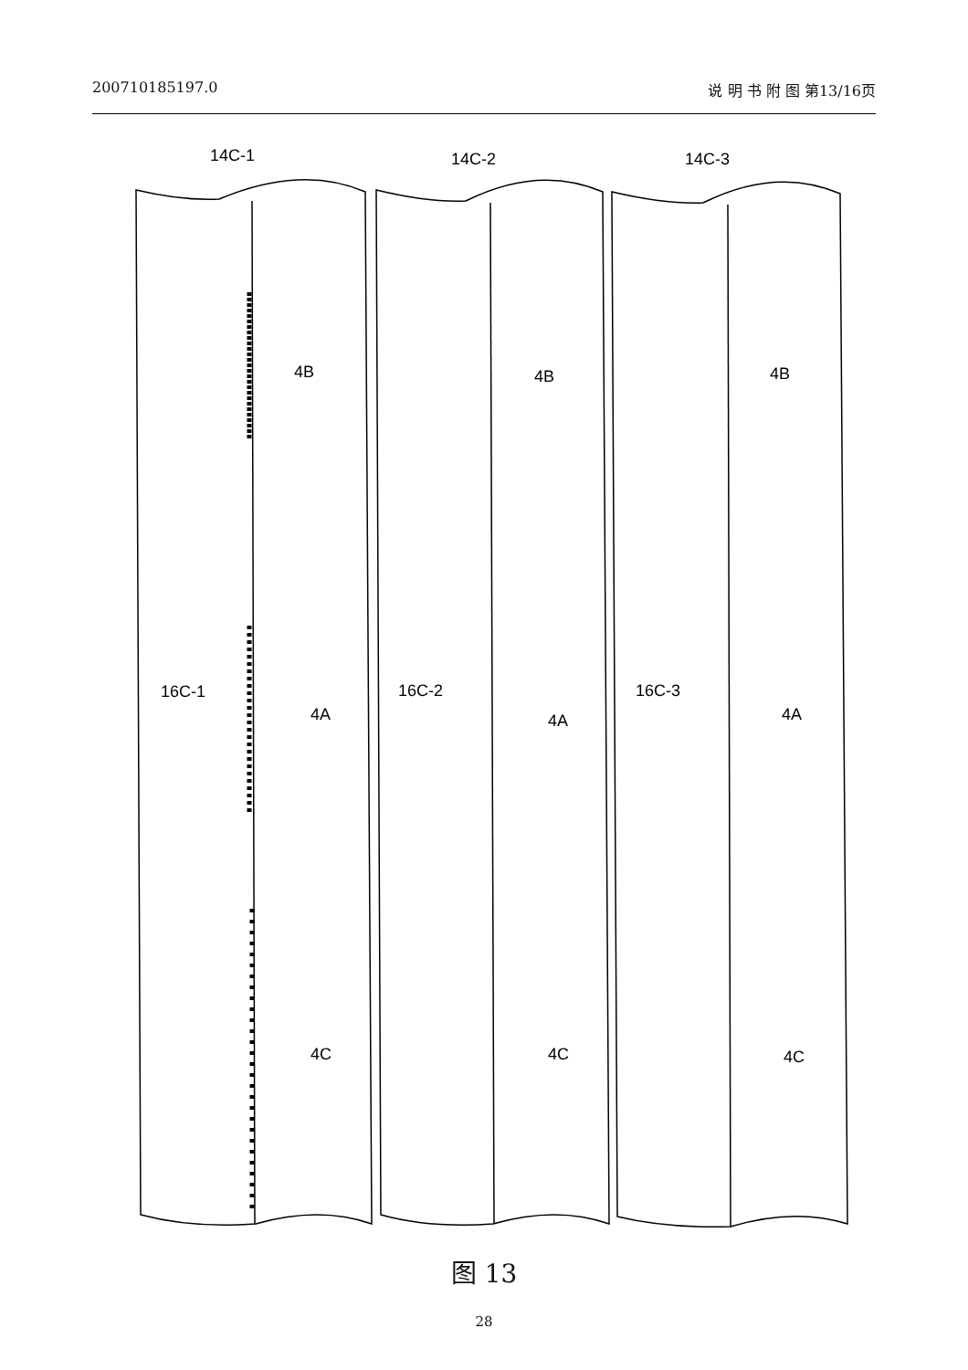200710185197.0 说 明 书 附 图 第13/16页
14C-1
16C-1
4B
4A
4C
14C-2
16C-2
4B
4A
4C
14C-3
16C-3
4B
4A
4C
图 13
28